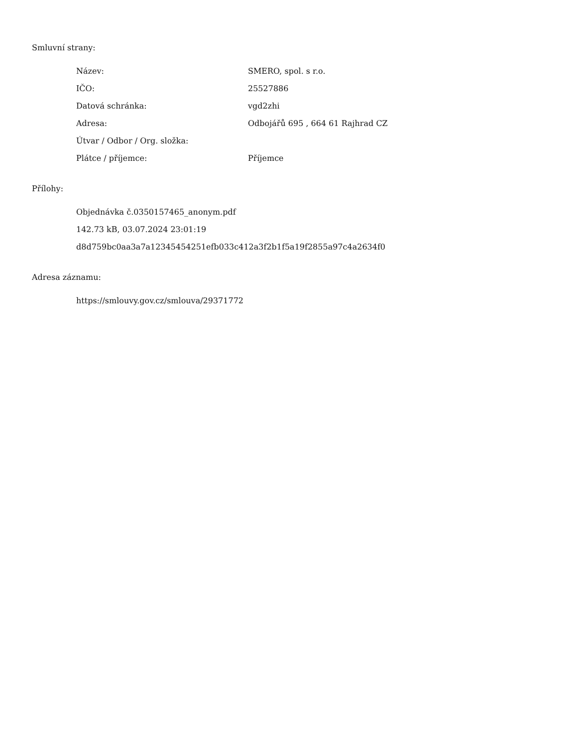Smluvní strany:
| Název: | SMERO, spol. s r.o. |
| IČO: | 25527886 |
| Datová schránka: | vgd2zhi |
| Adresa: | Odbojářů 695 , 664 61 Rajhrad CZ |
| Útvar / Odbor / Org. složka: | |
| Plátce / příjemce: | Příjemce |
Přílohy:
Objednávka č.0350157465_anonym.pdf
142.73 kB, 03.07.2024 23:01:19
d8d759bc0aa3a7a12345454251efb033c412a3f2b1f5a19f2855a97c4a2634f0
Adresa záznamu:
https://smlouvy.gov.cz/smlouva/29371772